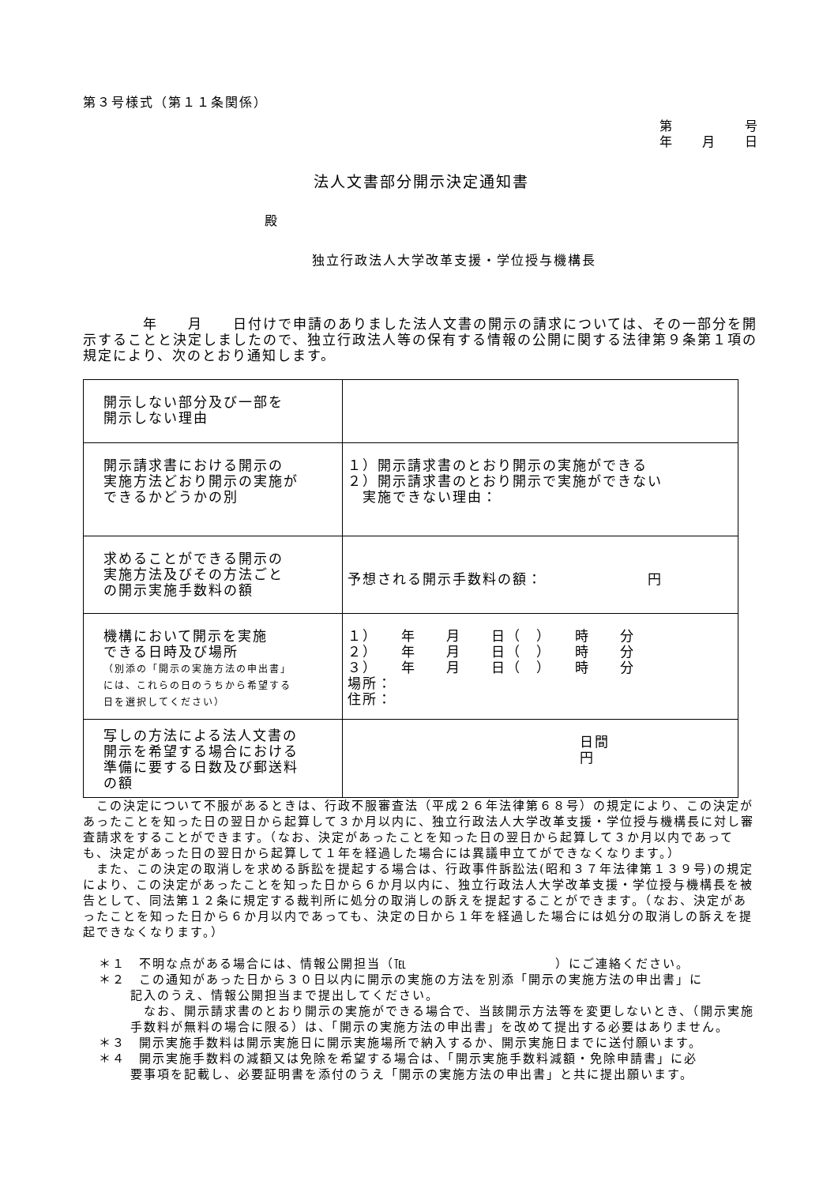第３号様式（第１１条関係）
第　　　　　号
年　　月　　日
法人文書部分開示決定通知書
殿
独立行政法人大学改革支援・学位授与機構長
　　　　年　　月　　日付けで申請のありました法人文書の開示の請求については、その一部分を開示することと決定しましたので、独立行政法人等の保有する情報の公開に関する法律第９条第１項の規定により、次のとおり通知します。
| 開示しない部分及び一部を 開示しない理由 | |
| 開示請求書における開示の 実施方法どおり開示の実施が できるかどうかの別 | １）開示請求書のとおり開示の実施ができる ２）開示請求書のとおり開示で実施ができない 実施できない理由： |
| 求めることができる開示の 実施方法及びその方法ごと の開示実施手数料の額 | 予想される開示手数料の額： 円 |
| 機構において開示を実施 できる日時及び場所 （別添の「開示の実施方法の申出書」 には、これらの日のうちから希望する 日を選択してください） | １） 年 月 日（ ） 時 分 ２） 年 月 日（ ） 時 分 ３） 年 月 日（ ） 時 分 場所： 住所： |
| 写しの方法による法人文書の 開示を希望する場合における 準備に要する日数及び郵送料 の額 | 日間 円 |
　この決定について不服があるときは、行政不服審査法（平成２６年法律第６８号）の規定により、この決定があったことを知った日の翌日から起算して３か月以内に、独立行政法人大学改革支援・学位授与機構長に対し審査請求をすることができます。（なお、決定があったことを知った日の翌日から起算して３か月以内であっても、決定があった日の翌日から起算して１年を経過した場合には異議申立てができなくなります。）
　また、この決定の取消しを求める訴訟を提起する場合は、行政事件訴訟法(昭和３７年法律第１３９号)の規定により、この決定があったことを知った日から６か月以内に、独立行政法人大学改革支援・学位授与機構長を被告として、同法第１２条に規定する裁判所に処分の取消しの訴えを提起することができます。（なお、決定があったことを知った日から６か月以内であっても、決定の日から１年を経過した場合には処分の取消しの訴えを提起できなくなります。）
＊１　不明な点がある場合には、情報公開担当（℡　　　　　　　　　　　）にご連絡ください。
＊２　この通知があった日から３０日以内に開示の実施の方法を別添「開示の実施方法の申出書」に
記入のうえ、情報公開担当まで提出してください。
　なお、開示請求書のとおり開示の実施ができる場合で、当該開示方法等を変更しないとき、（開示実施手数料が無料の場合に限る）は、「開示の実施方法の申出書」を改めて提出する必要はありません。
＊３　開示実施手数料は開示実施日に開示実施場所で納入するか、開示実施日までに送付願います。
＊４　開示実施手数料の減額又は免除を希望する場合は、「開示実施手数料減額・免除申請書」に必
要事項を記載し、必要証明書を添付のうえ「開示の実施方法の申出書」と共に提出願います。